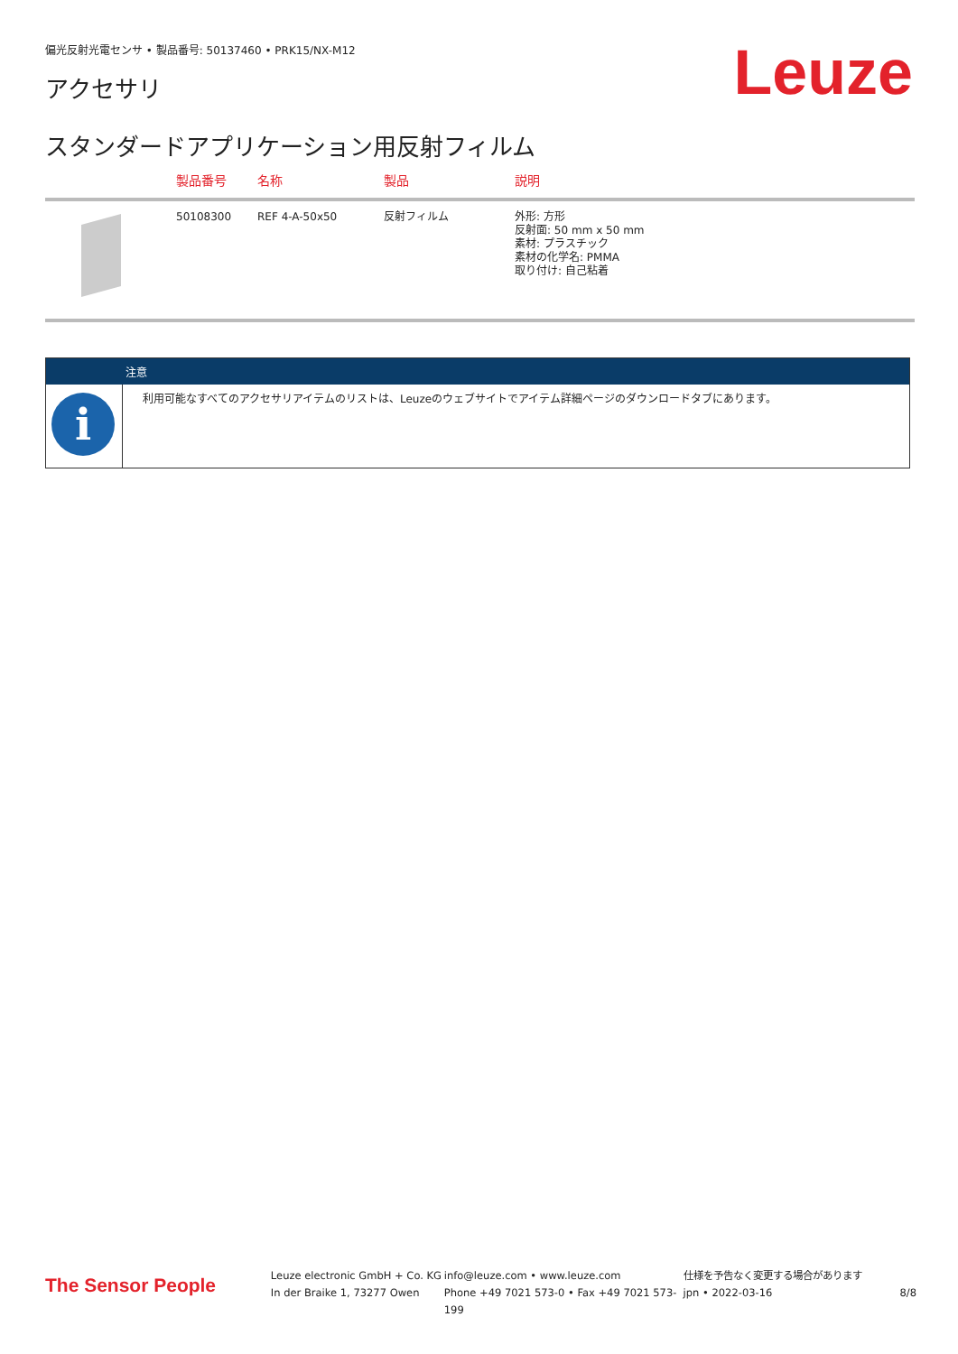偏光反射光電センサ • 製品番号: 50137460 • PRK15/NX-M12
Leuze アクセサリ
スタンダードアプリケーション用反射フィルム
| | 製品番号 | 名称 | 製品 | 説明 |
| --- | --- | --- | --- | --- |
| | 50108300 | REF 4-A-50x50 | 反射フィルム | 外形: 方形 反射面: 50 mm x 50 mm 素材: プラスチック 素材の化学名: PMMA 取り付け: 自己粘着 |
| 注意 | |
| --- | --- |
| i | 利用可能なすべてのアクセサリアイテムのリストは、Leuzeのウェブサイトでアイテム詳細ページのダウンロードタブにあります。 |
The Sensor People
Leuze electronic GmbH + Co. KG
In der Braike 1, 73277 Owen
info@leuze.com • www.leuze.com
Phone +49 7021 573-0 • Fax +49 7021 573-199
仕様を予告なく変更する場合があります
jpn • 2022-03-16
8/8